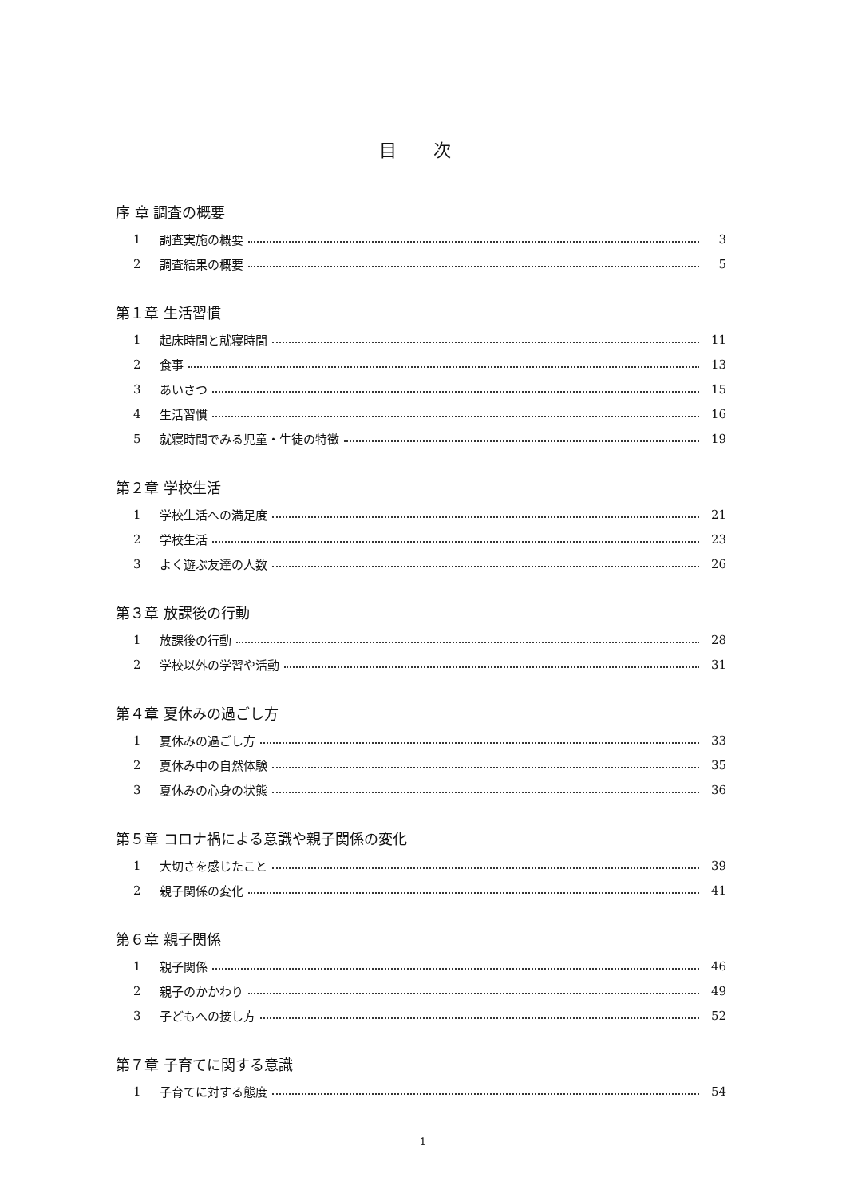目 次
序 章 調査の概要
1 調査実施の概要 3
2 調査結果の概要 5
第１章 生活習慣
1 起床時間と就寝時間 11
2 食事 13
3 あいさつ 15
4 生活習慣 16
5 就寝時間でみる児童・生徒の特徴 19
第２章 学校生活
1 学校生活への満足度 21
2 学校生活 23
3 よく遊ぶ友達の人数 26
第３章 放課後の行動
1 放課後の行動 28
2 学校以外の学習や活動 31
第４章 夏休みの過ごし方
1 夏休みの過ごし方 33
2 夏休み中の自然体験 35
3 夏休みの心身の状態 36
第５章 コロナ禍による意識や親子関係の変化
1 大切さを感じたこと 39
2 親子関係の変化 41
第６章 親子関係
1 親子関係 46
2 親子のかかわり 49
3 子どもへの接し方 52
第７章 子育てに関する意識
1 子育てに対する態度 54
1